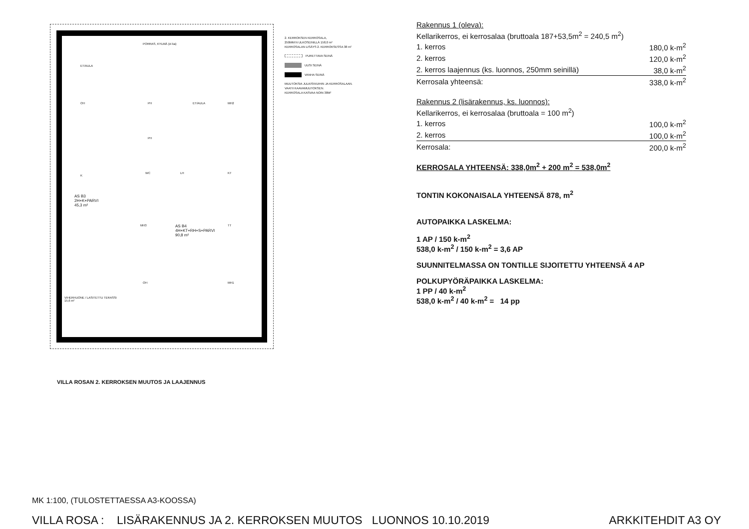PORRAS, KYLMÄ (ei ka)
ET/AULA
OH PH ET/AULA MH2
PH
WC LH KT
K
AS B3
2H+K+PARVI
45,3 m²
MH3 AS B4
4H+KT+RH+S+PARVI
90,8 m²
TT
OH MH1
VIHERHUONE / LASITETTU TERASSI
15,6 m²
2. KERROKSEN KERROSALA,
250MM:N ULKOSEINILLÄ 158,0 m²
KERROSALAN LISÄYS 2. KERROKSESSA 38 m²
PURETTAVA SEINÄ
UUSI SEINÄ
VANHA SEINÄ
MUUTOKSIA JULKISIVUIHIN JA KERROSALAAN.
VAATII KAAVAMUUTOKSEN.
KERROSALA KASVAA NOIN 38M²
| Rakennus 1 (oleva): | |
| Kellarikerros, ei kerrosalaa (bruttoala 187+53,5m<sup>2</sup> = 240,5 m<sup>2</sup>) | |
| 1. kerros | 180,0 k-m<sup>2</sup> |
| 2. kerros | 120,0 k-m<sup>2</sup> |
| 2. kerros laajennus (ks. luonnos, 250mm seinillä) | 38,0 k-m<sup>2</sup> |
| Kerrosala yhteensä: | 338,0 k-m<sup>2</sup> |
| Rakennus 2 (lisärakennus, ks. luonnos): | |
| Kellarikerros, ei kerrosalaa (bruttoala = 100 m<sup>2</sup>) | |
| 1. kerros | 100,0 k-m<sup>2</sup> |
| 2. kerros | 100,0 k-m<sup>2</sup> |
| Kerrosala: | 200,0 k-m<sup>2</sup> |
KERROSALA YHTEENSÄ: 338,0m<sup>2</sup> + 200 m<sup>2</sup> = 538,0m<sup>2</sup>
TONTIN KOKONAISALA YHTEENSÄ 878, m<sup>2</sup>
AUTOPAIKKA LASKELMA:
1 AP / 150 k-m<sup>2</sup>
538,0 k-m<sup>2</sup> / 150 k-m<sup>2</sup> = 3,6 AP
SUUNNITELMASSA ON TONTILLE SIJOITETTU YHTEENSÄ 4 AP
POLKUPYÖRÄPAIKKA LASKELMA:
1 PP / 40 k-m<sup>2</sup>
538,0 k-m<sup>2</sup> / 40 k-m<sup>2</sup> = 14 pp
VILLA ROSAN 2. KERROKSEN MUUTOS JA LAAJENNUS
MK 1:100, (TULOSTETTAESSA A3-KOOSSA)
VILLA ROSA : LISÄRAKENNUS JA 2. KERROKSEN MUUTOS LUONNOS 10.10.2019 ARKKITEHDIT A3 OY